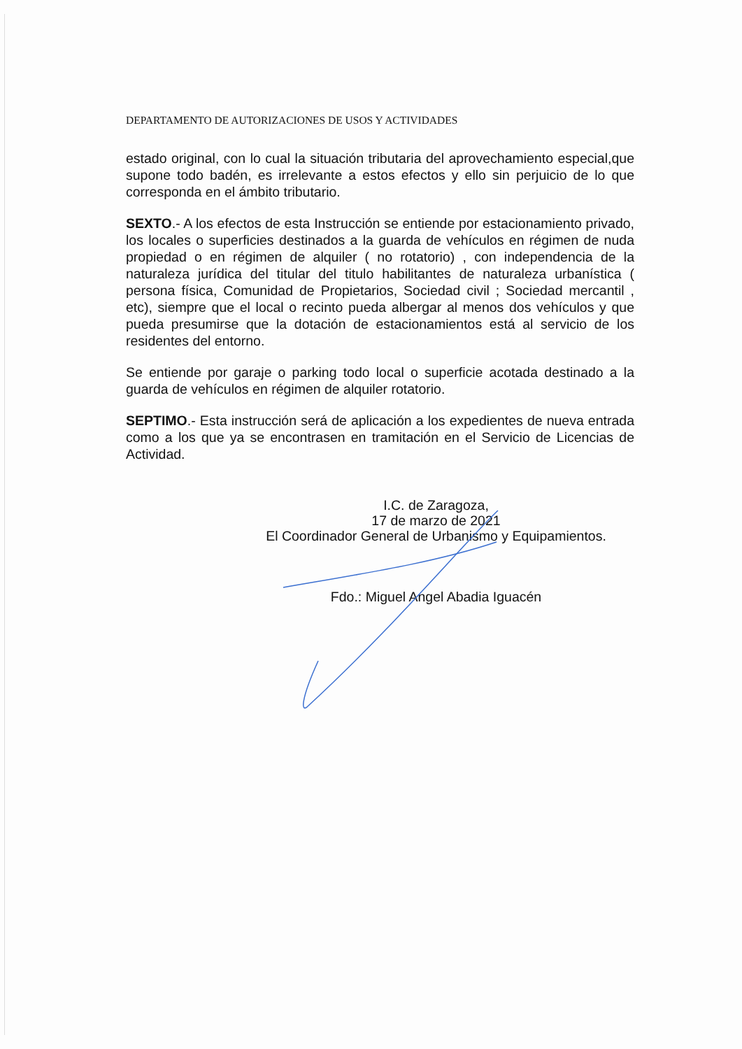DEPARTAMENTO DE AUTORIZACIONES DE USOS Y ACTIVIDADES
estado original, con lo cual la situación tributaria del aprovechamiento especial,que supone todo badén, es irrelevante a estos efectos y ello sin perjuicio de lo que corresponda en el ámbito tributario.
SEXTO.- A los efectos de esta Instrucción se entiende por estacionamiento privado, los locales o superficies destinados a la guarda de vehículos en régimen de nuda propiedad o en régimen de alquiler ( no rotatorio) , con independencia de la naturaleza jurídica del titular del titulo habilitantes de naturaleza urbanística ( persona física, Comunidad de Propietarios, Sociedad civil ; Sociedad mercantil , etc), siempre que el local o recinto pueda albergar al menos dos vehículos y que pueda presumirse que la dotación de estacionamientos está al servicio de los residentes del entorno.
Se entiende por garaje o parking todo local o superficie acotada destinado a la guarda de vehículos en régimen de alquiler rotatorio.
SEPTIMO.- Esta instrucción será de aplicación a los expedientes de nueva entrada como a los que ya se encontrasen en tramitación en el Servicio de Licencias de Actividad.
I.C. de Zaragoza,
17 de marzo de 2021
El Coordinador General de Urbanismo y Equipamientos.
Fdo.: Miguel Angel Abadia Iguacén